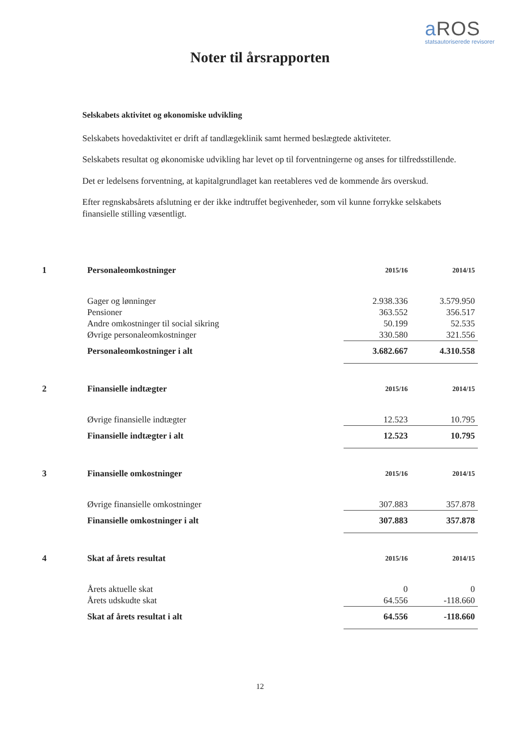a ROS
statsautoriserede revisorer
Noter til årsrapporten
Selskabets aktivitet og økonomiske udvikling
Selskabets hovedaktivitet er drift af tandlægeklinik samt hermed beslægtede aktiviteter.
Selskabets resultat og økonomiske udvikling har levet op til forventningerne og anses for tilfredsstillende.
Det er ledelsens forventning, at kapitalgrundlaget kan reetableres ved de kommende års overskud.
Efter regnskabsårets afslutning er der ikke indtruffet begivenheder, som vil kunne forrykke selskabets finansielle stilling væsentligt.
| 1 | Personaleomkostninger | 2015/16 | 2014/15 |
| | Gager og lønninger | 2.938.336 | 3.579.950 |
| | Pensioner | 363.552 | 356.517 |
| | Andre omkostninger til social sikring | 50.199 | 52.535 |
| | Øvrige personaleomkostninger | 330.580 | 321.556 |
| | Personaleomkostninger i alt | 3.682.667 | 4.310.558 |
| 2 | Finansielle indtægter | 2015/16 | 2014/15 |
| | Øvrige finansielle indtægter | 12.523 | 10.795 |
| | Finansielle indtægter i alt | 12.523 | 10.795 |
| 3 | Finansielle omkostninger | 2015/16 | 2014/15 |
| | Øvrige finansielle omkostninger | 307.883 | 357.878 |
| | Finansielle omkostninger i alt | 307.883 | 357.878 |
| 4 | Skat af årets resultat | 2015/16 | 2014/15 |
| | Årets aktuelle skat | 0 | 0 |
| | Årets udskudte skat | 64.556 | -118.660 |
| | Skat af årets resultat i alt | 64.556 | -118.660 |
12